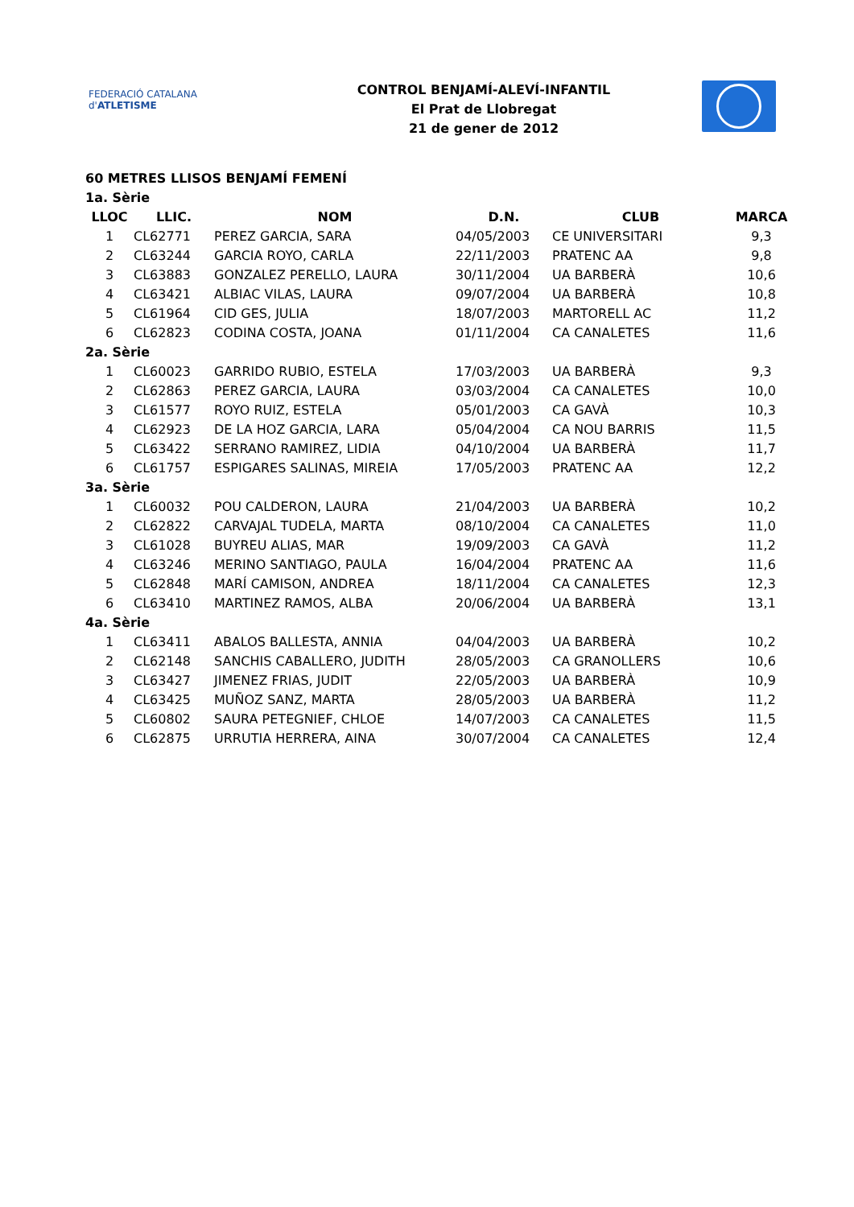FEDERACIÓ CATALANA d'ATLETISME
CONTROL BENJAMÍ-ALEVÍ-INFANTIL
El Prat de Llobregat
21 de gener de 2012
60 METRES LLISOS BENJAMÍ FEMENÍ
| 1a. Sèrie | | | | | |
| LLOC | LLIC. | NOM | D.N. | CLUB | MARCA |
| 1 | CL62771 | PEREZ GARCIA, SARA | 04/05/2003 | CE UNIVERSITARI | 9,3 |
| 2 | CL63244 | GARCIA ROYO, CARLA | 22/11/2003 | PRATENC AA | 9,8 |
| 3 | CL63883 | GONZALEZ PERELLO, LAURA | 30/11/2004 | UA BARBERÀ | 10,6 |
| 4 | CL63421 | ALBIAC VILAS, LAURA | 09/07/2004 | UA BARBERÀ | 10,8 |
| 5 | CL61964 | CID GES, JULIA | 18/07/2003 | MARTORELL AC | 11,2 |
| 6 | CL62823 | CODINA COSTA, JOANA | 01/11/2004 | CA CANALETES | 11,6 |
| 2a. Sèrie | | | | | |
| 1 | CL60023 | GARRIDO RUBIO, ESTELA | 17/03/2003 | UA BARBERÀ | 9,3 |
| 2 | CL62863 | PEREZ GARCIA, LAURA | 03/03/2004 | CA CANALETES | 10,0 |
| 3 | CL61577 | ROYO RUIZ, ESTELA | 05/01/2003 | CA GAVÀ | 10,3 |
| 4 | CL62923 | DE LA HOZ GARCIA, LARA | 05/04/2004 | CA NOU BARRIS | 11,5 |
| 5 | CL63422 | SERRANO RAMIREZ, LIDIA | 04/10/2004 | UA BARBERÀ | 11,7 |
| 6 | CL61757 | ESPIGARES SALINAS, MIREIA | 17/05/2003 | PRATENC AA | 12,2 |
| 3a. Sèrie | | | | | |
| 1 | CL60032 | POU CALDERON, LAURA | 21/04/2003 | UA BARBERÀ | 10,2 |
| 2 | CL62822 | CARVAJAL TUDELA, MARTA | 08/10/2004 | CA CANALETES | 11,0 |
| 3 | CL61028 | BUYREU ALIAS, MAR | 19/09/2003 | CA GAVÀ | 11,2 |
| 4 | CL63246 | MERINO SANTIAGO, PAULA | 16/04/2004 | PRATENC AA | 11,6 |
| 5 | CL62848 | MARÍ CAMISON, ANDREA | 18/11/2004 | CA CANALETES | 12,3 |
| 6 | CL63410 | MARTINEZ RAMOS, ALBA | 20/06/2004 | UA BARBERÀ | 13,1 |
| 4a. Sèrie | | | | | |
| 1 | CL63411 | ABALOS BALLESTA, ANNIA | 04/04/2003 | UA BARBERÀ | 10,2 |
| 2 | CL62148 | SANCHIS CABALLERO, JUDITH | 28/05/2003 | CA GRANOLLERS | 10,6 |
| 3 | CL63427 | JIMENEZ FRIAS, JUDIT | 22/05/2003 | UA BARBERÀ | 10,9 |
| 4 | CL63425 | MUÑOZ SANZ, MARTA | 28/05/2003 | UA BARBERÀ | 11,2 |
| 5 | CL60802 | SAURA PETEGNIEF, CHLOE | 14/07/2003 | CA CANALETES | 11,5 |
| 6 | CL62875 | URRUTIA HERRERA, AINA | 30/07/2004 | CA CANALETES | 12,4 |